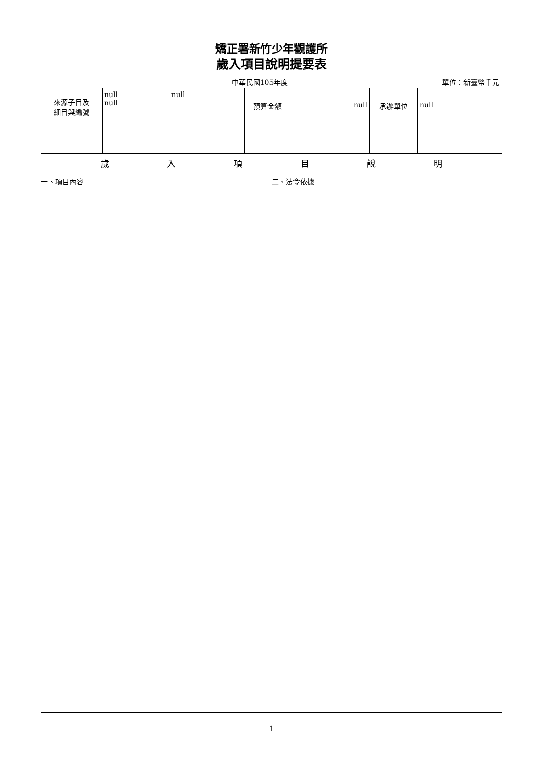矯正署新竹少年觀護所
歲入項目說明提要表
中華民國105年度 單位：新臺幣千元
| 來源子目及 細目與編號 | null null null | 預算金額 | null | 承辦單位 | null |
| 歲 入 項 目 說 明 | | | | | |
一、項目內容 二、法令依據
1